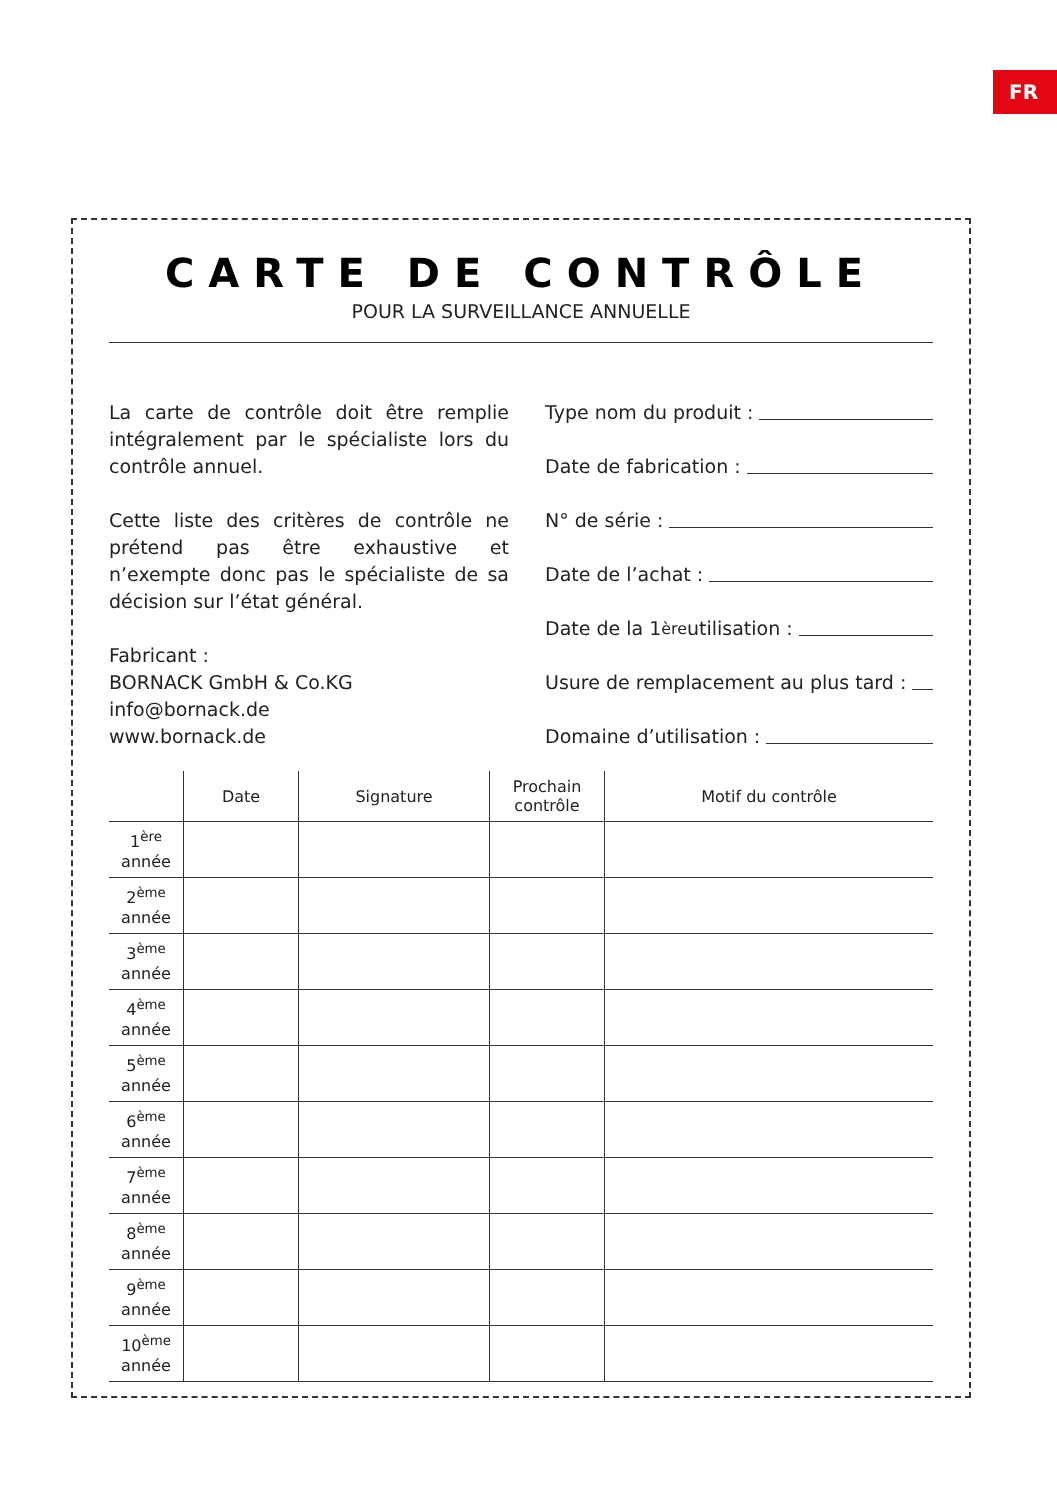FR
CARTE DE CONTRÔLE
POUR LA SURVEILLANCE ANNUELLE
La carte de contrôle doit être remplie intégralement par le spécialiste lors du contrôle annuel.
Cette liste des critères de contrôle ne prétend pas être exhaustive et n’exempte donc pas le spécialiste de sa décision sur l’état général.
Fabricant :
BORNACK GmbH & Co.KG
info@bornack.de
www.bornack.de
Type nom du produit :
Date de fabrication :
N° de série :
Date de l’achat :
Date de la 1<sup>ère</sup> utilisation :
Usure de remplacement au plus tard :
Domaine d’utilisation :
| | Date | Signature | Prochain contrôle | Motif du contrôle |
| --- | --- | --- | --- | --- |
| 1<sup>ère</sup> année | | | | |
| 2<sup>ème</sup> année | | | | |
| 3<sup>ème</sup> année | | | | |
| 4<sup>ème</sup> année | | | | |
| 5<sup>ème</sup> année | | | | |
| 6<sup>ème</sup> année | | | | |
| 7<sup>ème</sup> année | | | | |
| 8<sup>ème</sup> année | | | | |
| 9<sup>ème</sup> année | | | | |
| 10<sup>ème</sup> année | | | | |